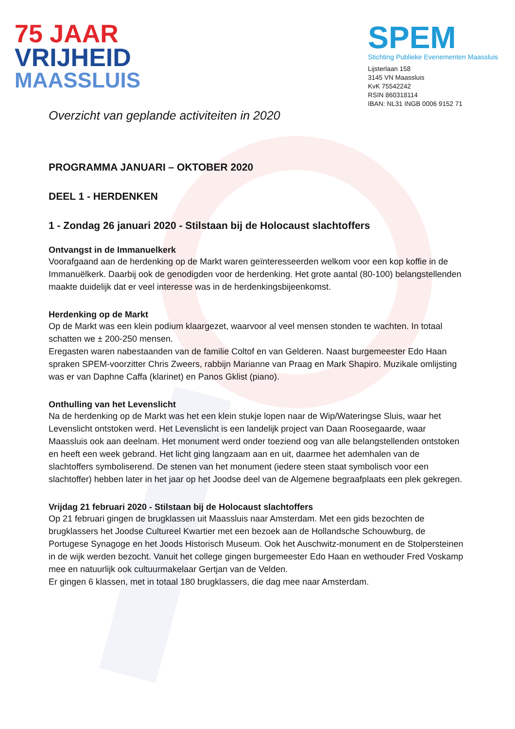75 JAAR
VRIJHEID
MAASSLUIS
SPEM
Stichting Publieke Evenementen Maassluis
Lijsterlaan 158
3145 VN Maassluis
KvK 75542242
RSIN 860318114
IBAN: NL31 INGB 0006 9152 71
Overzicht van geplande activiteiten in 2020
PROGRAMMA JANUARI – OKTOBER 2020
DEEL 1 - HERDENKEN
1 - Zondag 26 januari 2020 - Stilstaan bij de Holocaust slachtoffers
Ontvangst in de Immanuelkerk
Voorafgaand aan de herdenking op de Markt waren geïnteresseerden welkom voor een kop koffie in de Immanuëlkerk. Daarbij ook de genodigden voor de herdenking. Het grote aantal (80-100) belangstellenden maakte duidelijk dat er veel interesse was in de herdenkingsbijeenkomst.
Herdenking op de Markt
Op de Markt was een klein podium klaargezet, waarvoor al veel mensen stonden te wachten. In totaal schatten we ± 200-250 mensen.
Eregasten waren nabestaanden van de familie Coltof en van Gelderen. Naast burgemeester Edo Haan spraken SPEM-voorzitter Chris Zweers, rabbijn Marianne van Praag en Mark Shapiro. Muzikale omlijsting was er van Daphne Caffa (klarinet) en Panos Gklist (piano).
Onthulling van het Levenslicht
Na de herdenking op de Markt was het een klein stukje lopen naar de Wip/Wateringse Sluis, waar het Levenslicht ontstoken werd. Het Levenslicht is een landelijk project van Daan Roosegaarde, waar Maassluis ook aan deelnam. Het monument werd onder toeziend oog van alle belangstellenden ontstoken en heeft een week gebrand. Het licht ging langzaam aan en uit, daarmee het ademhalen van de slachtoffers symboliserend. De stenen van het monument (iedere steen staat symbolisch voor een slachtoffer) hebben later in het jaar op het Joodse deel van de Algemene begraafplaats een plek gekregen.
Vrijdag 21 februari 2020 - Stilstaan bij de Holocaust slachtoffers
Op 21 februari gingen de brugklassen uit Maassluis naar Amsterdam. Met een gids bezochten de brugklassers het Joodse Cultureel Kwartier met een bezoek aan de Hollandsche Schouwburg, de Portugese Synagoge en het Joods Historisch Museum. Ook het Auschwitz-monument en de Stolpersteinen in de wijk werden bezocht. Vanuit het college gingen burgemeester Edo Haan en wethouder Fred Voskamp mee en natuurlijk ook cultuurmakelaar Gertjan van de Velden.
Er gingen 6 klassen, met in totaal 180 brugklassers, die dag mee naar Amsterdam.